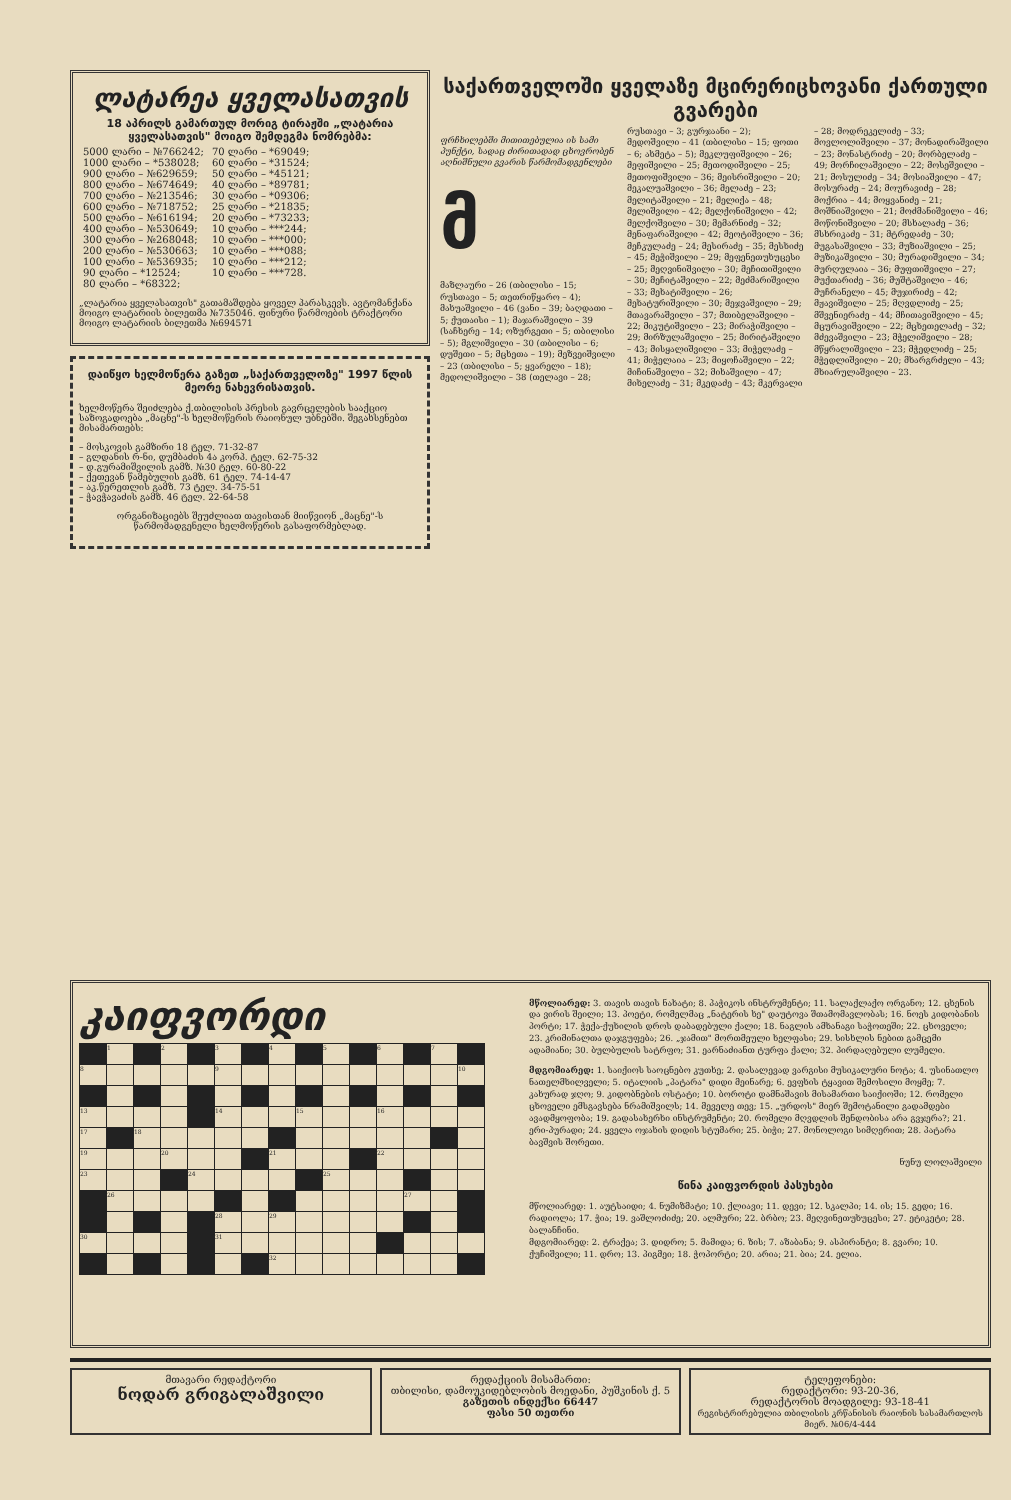ლატარეა ყველასათვის
18 აპრილს გამართულ მორიგ ტირაჟში „ლატარია ყველასათვის" მოიგო შემდეგმა ნომრებმა:
| 5000 ლარი – №766242; | 70 ლარი – *69049; |
| 1000 ლარი – *538028; | 60 ლარი – *31524; |
| 900 ლარი – №629659; | 50 ლარი – *45121; |
| 800 ლარი – №674649; | 40 ლარი – *89781; |
| 700 ლარი – №213546; | 30 ლარი – *09306; |
| 600 ლარი – №718752; | 25 ლარი – *21835; |
| 500 ლარი – №616194; | 20 ლარი – *73233; |
| 400 ლარი – №530649; | 10 ლარი – ***244; |
| 300 ლარი – №268048; | 10 ლარი – ***000; |
| 200 ლარი – №530663; | 10 ლარი – ***088; |
| 100 ლარი – №536935; | 10 ლარი – ***212; |
| 90 ლარი – *12524; | 10 ლარი – ***728. |
| 80 ლარი – *68322; | |
„ლატარია ყველასათვის" გათამაშდება ყოველ პარასკევს. ავტომანქანა მოიგო ლატარიის ბილეთმა №735046. ფინური წარმოების ტრაქტორი მოიგო ლატარიის ბილეთმა №694571
დაიწყო ხელმოწერა გაზეთ „საქართველოზე" 1997 წლის მეორე ნახევრისათვის.
ხელმოწერა შეიძლება ქ.თბილისის პრესის გავრცელების სააქციო საზოგადოება „მაცნე"-ს ხელმოწერის რაიონულ უბნებში. შეგახსენებთ მისამართებს:
– მოსკოვის გამზირი 18 ტელ. 71-32-87
– გლდანის რ-ნი, დუმბაძის 4ა კორპ. ტელ. 62-75-32
– დ.გურამიშვილის გამზ. №30 ტელ. 60-80-22
– ქეთევან წამებულის გამზ. 61 ტელ. 74-14-47
– აკ.წერეთლის გამზ. 73 ტელ. 34-75-51
– ჭავჭავაძის გამზ. 46 ტელ. 22-64-58
ორგანიზაციებს შეუძლიათ თავისთან მიიწვიონ „მაცნე"-ს წარმომადგენელი ხელმოწერის გასაფორმებლად.
საქართველოში ყველაზე მცირერიცხოვანი ქართული გვარები
ფრჩხილებში მითითებულია ის სამი პუნქტი, სადაც ძირითადად ცხოვრობენ აღნიშნული გვარის წარმომადგენლები
მ
მაზლაური – 26 (თბილისი – 15; რუსთავი – 5; თეთრიწყარო – 4); მახუაშვილი – 46 (ვანი – 39; ბაღდათი – 5; ქუთაისი – 1); მაჯარაშვილი – 39 (საჩხერე – 14; ოზურგეთი – 5; თბილისი – 5); მგლიშვილი – 30 (თბილისი – 6; დუშეთი – 5; მცხეთა – 19); მეზვეიშვილი – 23 (თბილისი – 5; ყვარელი – 18); მედოლიშვილი – 38 (თელავი – 28; რუსთავი – 3; გურჯაანი – 2); მედოშვილი – 41 (თბილისი – 15; ფოთი – 6; ახმეტა – 5); მეკლუფიშვილი – 26; მეფიშვილი – 25; მეთოდიშვილი – 25; მეთოფიშვილი – 36; მეისრიშვილი – 20; მეკალუაშვილი – 36; მელაძე – 23; მელიტაშვილი – 21; მელიქა – 48; მელიშვილი – 42; მელქონიშვილი – 42; მელქოშვილი – 30; მემარნიძე – 32; მენაფარაშვილი – 42; მეოტიშვილი – 36; მეჩკულაძე – 24; მესირაძე – 35; მესხიძე – 45; მეჭიშვილი – 29; მეფენეთუხუცესი – 25; მეღვინიშვილი – 30; მეჩითიშვილი – 30; მეჩიტაშვილი – 22; მეძმარიშვილი – 33; მეხატიშვილი – 26; მეხატურიშვილი – 30; მეჯვაშვილი – 29; მთავარაშვილი – 37; მთიბელაშვილი – 22; მიკუტიშვილი – 23; მირაჭიშვილი – 29; მირზულაშვილი – 25; მირიტაშვილი – 43; მისყალიშვილი – 33; მიჭელაძე – 41; მიჭელაია – 23; მიყოჩაშვილი – 22; მიჩინაშვილი – 32; მიხაშვილი – 47; მიხელაძე – 31; მკედაძე – 43; მკერვალი – 28; მოდრეკელიძე – 33; მოვლოლიშვილი – 37; მონადირაშვილი – 23; მონასტრიძე – 20; მორბელაძე – 49; მორჩილაშვილი – 22; მოსეშვილი – 21; მოსულიძე – 34; მოსიაშვილი – 47; მოსურაძე – 24; მოურავიძე – 28; მოქრია – 44; მოყვანიძე – 21; მოშნიაშვილი – 21; მოძმანიშვილი – 46; მოწონიშვილი – 20; მსხალაძე – 36; მსხრიკაძე – 31; მტრედაძე – 30; მუგასაშვილი – 33; მუზიაშვილი – 25; მუზიკაშვილი – 30; მურადიშვილი – 34; მურღულაია – 36; მუფთიშვილი – 27; მუქთარიძე – 36; მუშტაშვილი – 46; მუჩრანელი – 45; მუჯირიძე – 42; მჟავიშვილი – 25; მღვდლიძე – 25; მშვენიერაძე – 44; მჩითავიშვილი – 45; მცურავიშვილი – 22; მცხეთელაძე – 32; მძევაშვილი – 23; მჭელიშვილი – 28; მწყრალიშვილი – 23; მჭედლიძე – 25; მჭედლიშვილი – 20; მხარგრძელი – 43; მხიარულაშვილი – 23.
კაიფვორდი
| | 1 | | 2 | | 3 | | 4 | | 5 | | 6 | | 7 | |
| 8 | | | | | 9 | | | | | | | | | 10 |
| 13 | | | | | 14 | | | 15 | | | 16 | | | |
| 17 | | 18 | | | | | | | | | | | | |
| 19 | | | 20 | | | | 21 | | | | 22 | | | |
| 23 | | | | 24 | | | | | 25 | | | | | |
| | 26 | | | | | | | | | | | 27 | | |
| | | | | | 28 | | 29 | | | | | | | |
| 30 | | | | | 31 | | | | | | | | | |
| | | | | | | | 32 | | | | | | | |
მწოლიარედ: 3. თავის თავის ნახატი; 8. პაჭიკოს ინსტრუმენტი; 11. სალაქლაქო ორგანო; 12. ცხენის და ვირის შეილი; 13. პოეტი, რომელმაც „ნატერის ხე" დაუტოვა შთამომავლობას; 16. ნოეს კიდობანის პორტი; 17. ჭექა-ქუხილის დროს დაბადებული ქალი; 18. ნაგლის ამხანაგი საჭოთეში; 22. ცხოველი; 23. კრიმინალთა დაჯგუფება; 26. „ჯამით" მორთმეული ხელფასი; 29. სისხლის ნებით გამცემი ადამიანი; 30. ბულბულის სატრფო; 31. ეარნაძიანთ ტურფა ქალი; 32. პირდაღებული ლუმელი.
მდგომიარედ: 1. საიქიოს საოცნებო კუთხე; 2. დასალევად ვარგისი მუსიკალური ნოტა; 4. უსინათლო ნათელმხილველი; 5. იტალიის „პატარა" დიდი მეინარე; 6. ევფხის ტყავით შემოსილი მოყმე; 7. კახურად ჯღო; 9. კიდობნების ოსტატი; 10. ბოროტი დამნაშავის მისამართი საიქიოში; 12. რომელი ცხოველი ემსგავსება ნრამიშვილს; 14. მეველე თევ; 15. „ურდოს" მიერ შემოტანილი გადამდები ავადმყოფობა; 19. გადასახერხი ინსტრუმენტი; 20. რომელი მღვდლის შენდობისა არა გვჯერა?; 21. ერი-პურადი; 24. ყველა ოჯახის დიდის სტუმარი; 25. ბიჭი; 27. მონოლოგი სიმღერით; 28. პატარა ბავშვის შორეთი.
ნუნუ ლოლაშვილი
წინა კაიფვორდის პასუხები
მწოლიარედ: 1. აუტსაიდი; 4. ნუმიზმატი; 10. ქლიავი; 11. დევი; 12. სკალპი; 14. ის; 15. გედი; 16. რადიოლა; 17. ჭია; 19. ვაშლოძიძე; 20. ალმური; 22. ბრბო; 23. მეღვინეთუხუცესი; 27. ეტიკეტი; 28. ბალანჩინი.
მდგომიარედ: 2. ტრაქეა; 3. დიდრო; 5. მამიდა; 6. ზის; 7. აზაბანა; 9. ასპირანტი; 8. გვარი; 10. ქუჩიშვილი; 11. დრო; 13. პიგმეი; 18. ჭოპორტი; 20. არია; 21. ბია; 24. ელია.
მთავარი რედაქტორი
ნოდარ გრიგალაშვილი
რედაქციის მისამართი:
თბილისი, დამოუკიდებლობის მოედანი, პუშკინის ქ. 5
გაზეთის ინდექსი 66447
ფასი 50 თეთრი
ტელეფონები:
რედაქტორი: 93-20-36,
რედაქტორის მოადგილე: 93-18-41
რეგისტრირებულია თბილისის კრწანისის რაიონის სასამართლოს მიერ. №06/4-444